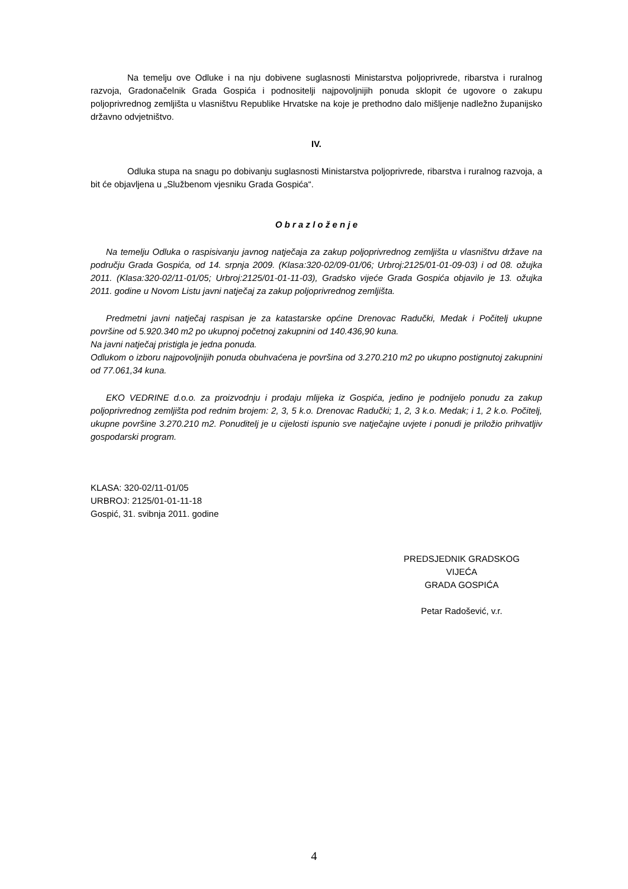Na temelju ove Odluke i na nju dobivene suglasnosti Ministarstva poljoprivrede, ribarstva i ruralnog razvoja, Gradonačelnik Grada Gospića i podnositelji najpovoljnijih ponuda sklopit će ugovore o zakupu poljoprivrednog zemljišta u vlasništvu Republike Hrvatske na koje je prethodno dalo mišljenje nadležno županijsko državno odvjetništvo.
IV.
Odluka stupa na snagu po dobivanju suglasnosti Ministarstva poljoprivrede, ribarstva i ruralnog razvoja, a bit će objavljena u „Službenom vjesniku Grada Gospića“.
O b r a z l o ž e n j e
Na temelju Odluka o raspisivanju javnog natječaja za zakup poljoprivrednog zemljišta u vlasništvu države na području Grada Gospića, od 14. srpnja 2009. (Klasa:320-02/09-01/06; Urbroj:2125/01-01-09-03) i od 08. ožujka 2011. (Klasa:320-02/11-01/05; Urbroj:2125/01-01-11-03), Gradsko vijeće Grada Gospića objavilo je 13. ožujka 2011. godine u Novom Listu javni natječaj za zakup poljoprivrednog zemljišta.
Predmetni javni natječaj raspisan je za katastarske općine Drenovac Radučki, Medak i Počitelj ukupne površine od 5.920.340 m2 po ukupnoj početnoj zakupnini od 140.436,90 kuna.
Na javni natječaj pristigla je jedna ponuda.
Odlukom o izboru najpovoljnijih ponuda obuhvaćena je površina od 3.270.210 m2 po ukupno postignutoj zakupnini od 77.061,34 kuna.
EKO VEDRINE d.o.o. za proizvodnju i prodaju mlijeka iz Gospića, jedino je podnijelo ponudu za zakup poljoprivrednog zemljišta pod rednim brojem: 2, 3, 5 k.o. Drenovac Radučki; 1, 2, 3 k.o. Medak; i 1, 2 k.o. Počitelj, ukupne površine 3.270.210 m2. Ponuditelj je u cijelosti ispunio sve natječajne uvjete i ponudi je priložio prihvatljiv gospodarski program.
KLASA: 320-02/11-01/05
URBROJ: 2125/01-01-11-18
Gospić, 31. svibnja 2011. godine
PREDSJEDNIK GRADSKOG VIJEĆA
GRADA GOSPIĆA
Petar Radošević, v.r.
4